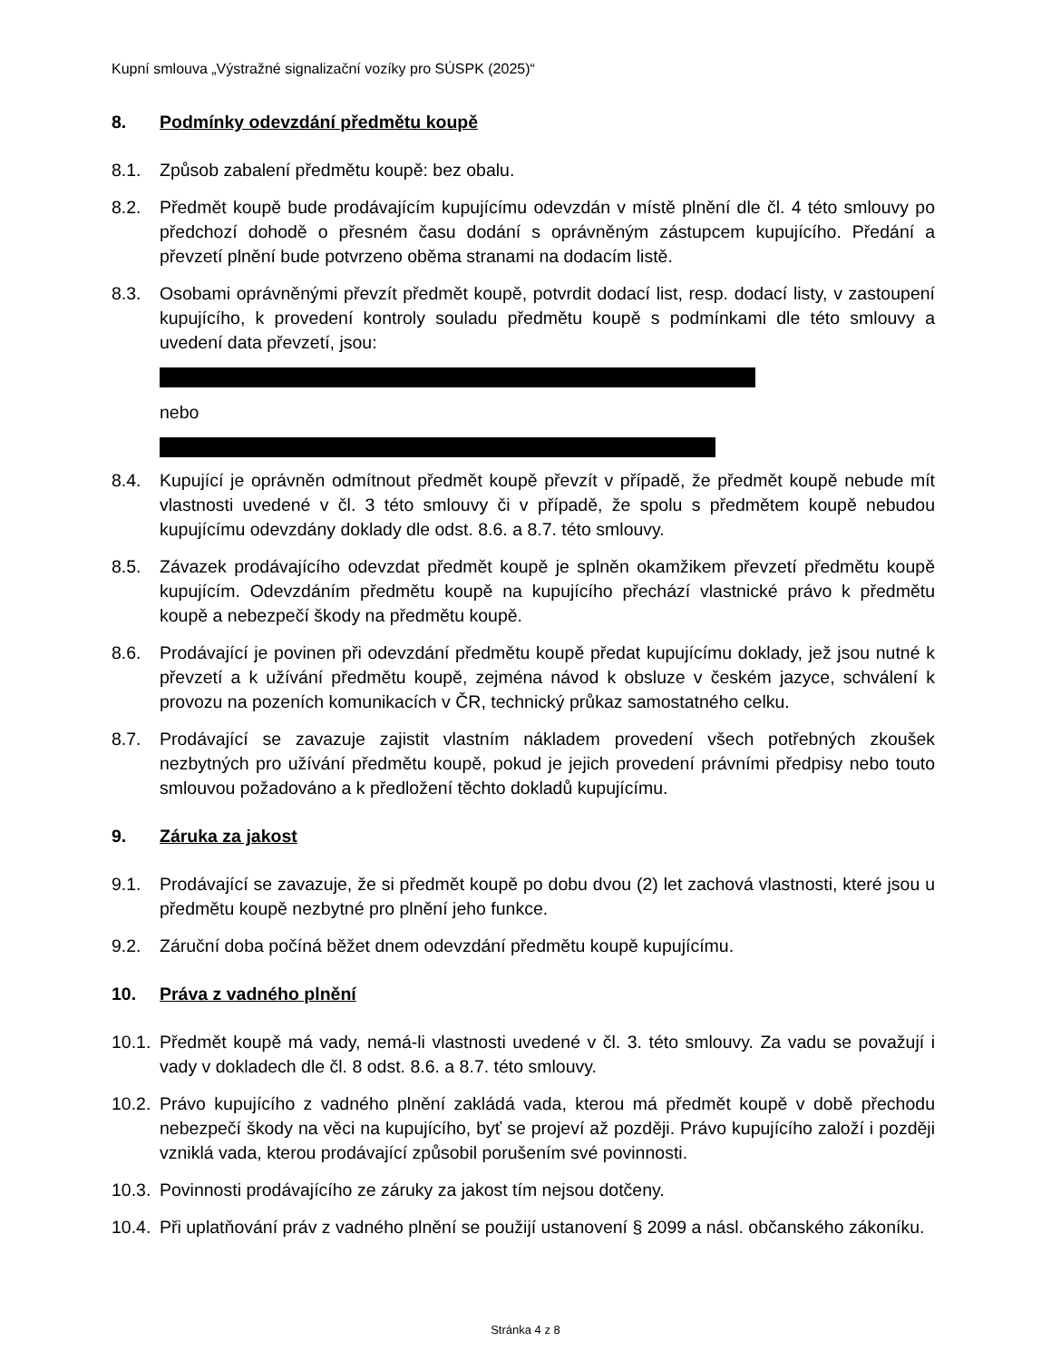Kupní smlouva „Výstražné signalizační vozíky pro SÚSPK (2025)“
8. Podmínky odevzdání předmětu koupě
8.1. Způsob zabalení předmětu koupě: bez obalu.
8.2. Předmět koupě bude prodávajícím kupujícímu odevzdán v místě plnění dle čl. 4 této smlouvy po předchozí dohodě o přesném času dodání s oprávněným zástupcem kupujícího. Předání a převzetí plnění bude potvrzeno oběma stranami na dodacím listě.
8.3. Osobami oprávněnými převzít předmět koupě, potvrdit dodací list, resp. dodací listy, v zastoupení kupujícího, k provedení kontroly souladu předmětu koupě s podmínkami dle této smlouvy a uvedení data převzetí, jsou:
nebo
8.4. Kupující je oprávněn odmítnout předmět koupě převzít v případě, že předmět koupě nebude mít vlastnosti uvedené v čl. 3 této smlouvy či v případě, že spolu s předmětem koupě nebudou kupujícímu odevzdány doklady dle odst. 8.6. a 8.7. této smlouvy.
8.5. Závazek prodávajícího odevzdat předmět koupě je splněn okamžikem převzetí předmětu koupě kupujícím. Odevzdáním předmětu koupě na kupujícího přechází vlastnické právo k předmětu koupě a nebezpečí škody na předmětu koupě.
8.6. Prodávající je povinen při odevzdání předmětu koupě předat kupujícímu doklady, jež jsou nutné k převzetí a k užívání předmětu koupě, zejména návod k obsluze v českém jazyce, schválení k provozu na pozeních komunikacích v ČR, technický průkaz samostatného celku.
8.7. Prodávající se zavazuje zajistit vlastním nákladem provedení všech potřebných zkoušek nezbytných pro užívání předmětu koupě, pokud je jejich provedení právními předpisy nebo touto smlouvou požadováno a k předložení těchto dokladů kupujícímu.
9. Záruka za jakost
9.1. Prodávající se zavazuje, že si předmět koupě po dobu dvou (2) let zachová vlastnosti, které jsou u předmětu koupě nezbytné pro plnění jeho funkce.
9.2. Záruční doba počíná běžet dnem odevzdání předmětu koupě kupujícímu.
10. Práva z vadného plnění
10.1. Předmět koupě má vady, nemá-li vlastnosti uvedené v čl. 3. této smlouvy. Za vadu se považují i vady v dokladech dle čl. 8 odst. 8.6. a 8.7. této smlouvy.
10.2. Právo kupujícího z vadného plnění zakládá vada, kterou má předmět koupě v době přechodu nebezpečí škody na věci na kupujícího, byť se projeví až později. Právo kupujícího založí i později vzniklá vada, kterou prodávající způsobil porušením své povinnosti.
10.3. Povinnosti prodávajícího ze záruky za jakost tím nejsou dotčeny.
10.4. Při uplatňování práv z vadného plnění se použijí ustanovení § 2099 a násl. občanského zákoníku.
Stránka 4 z 8